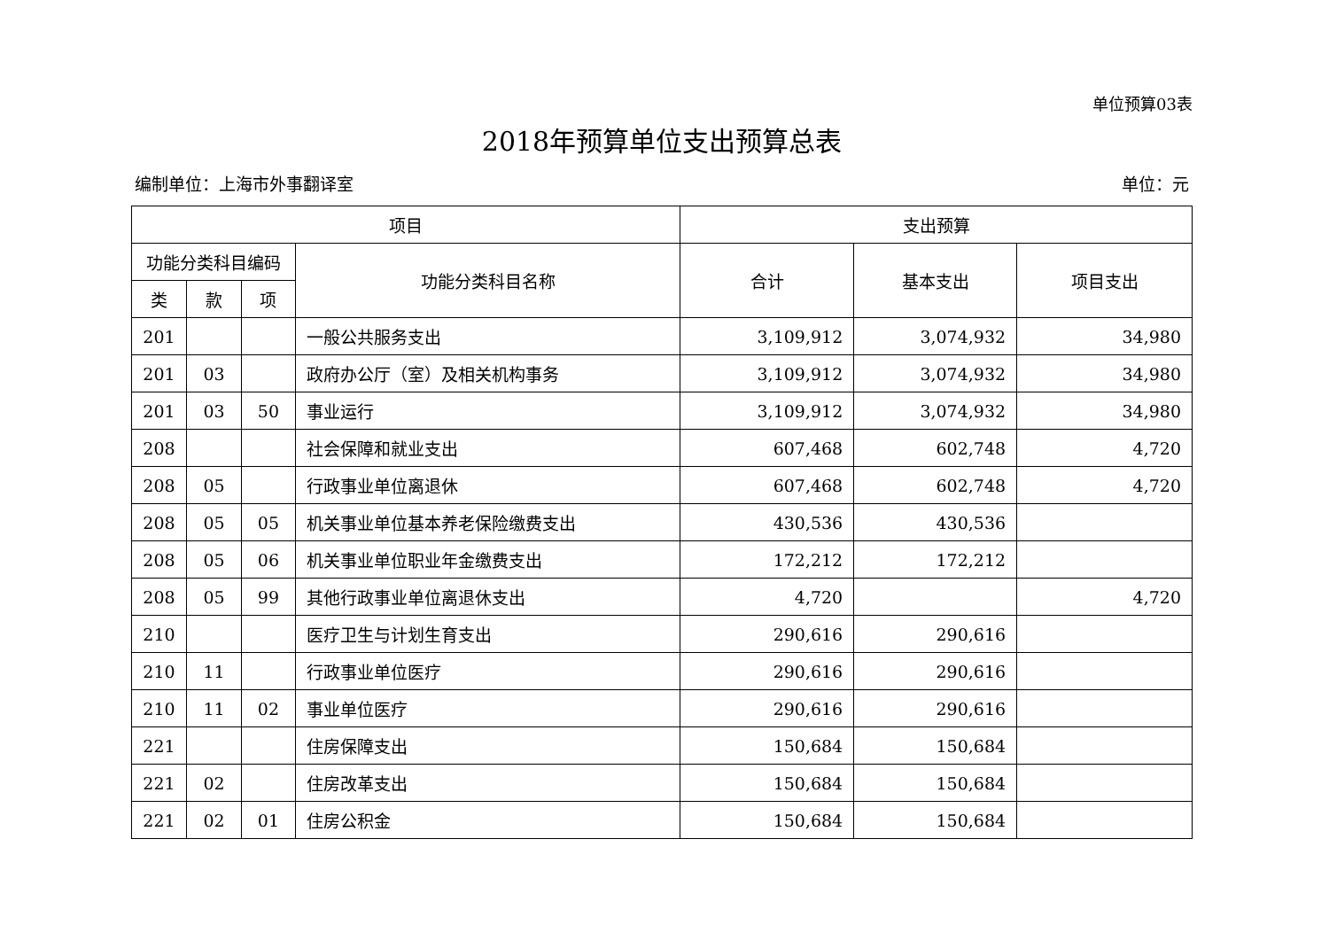单位预算03表
2018年预算单位支出预算总表
编制单位：上海市外事翻译室 单位：元
| 项目 | | | | 支出预算 | | |
| --- | --- | --- | --- | --- | --- | --- |
| 功能分类科目编码 | | | 功能分类科目名称 | 合计 | 基本支出 | 项目支出 |
| 类 | 款 | 项 | | | | |
| 201 | | | 一般公共服务支出 | 3,109,912 | 3,074,932 | 34,980 |
| 201 | 03 | | 政府办公厅（室）及相关机构事务 | 3,109,912 | 3,074,932 | 34,980 |
| 201 | 03 | 50 | 事业运行 | 3,109,912 | 3,074,932 | 34,980 |
| 208 | | | 社会保障和就业支出 | 607,468 | 602,748 | 4,720 |
| 208 | 05 | | 行政事业单位离退休 | 607,468 | 602,748 | 4,720 |
| 208 | 05 | 05 | 机关事业单位基本养老保险缴费支出 | 430,536 | 430,536 | |
| 208 | 05 | 06 | 机关事业单位职业年金缴费支出 | 172,212 | 172,212 | |
| 208 | 05 | 99 | 其他行政事业单位离退休支出 | 4,720 | | 4,720 |
| 210 | | | 医疗卫生与计划生育支出 | 290,616 | 290,616 | |
| 210 | 11 | | 行政事业单位医疗 | 290,616 | 290,616 | |
| 210 | 11 | 02 | 事业单位医疗 | 290,616 | 290,616 | |
| 221 | | | 住房保障支出 | 150,684 | 150,684 | |
| 221 | 02 | | 住房改革支出 | 150,684 | 150,684 | |
| 221 | 02 | 01 | 住房公积金 | 150,684 | 150,684 | |